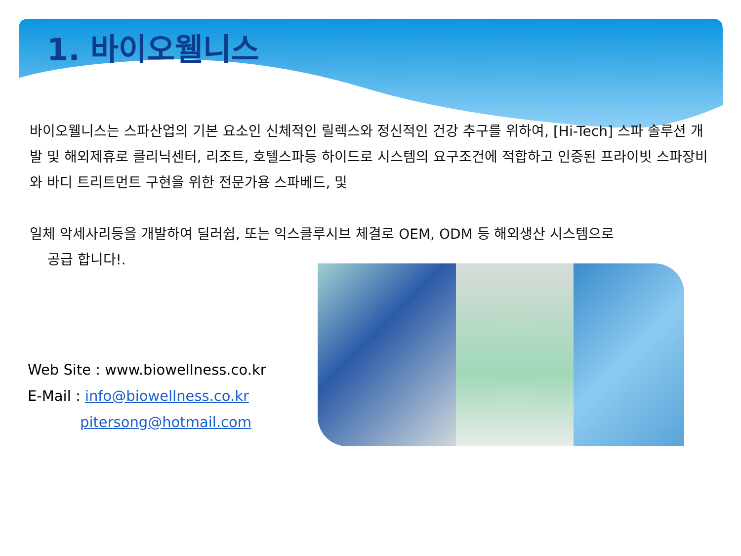1. 바이오웰니스
바이오웰니스는 스파산업의 기본 요소인 신체적인 릴렉스와 정신적인 건강 추구를 위하여, [Hi-Tech] 스파 솔루션 개발 및 해외제휴로 클리닉센터, 리조트, 호텔스파등 하이드로 시스템의 요구조건에 적합하고 인증된 프라이빗 스파장비와 바디 트리트먼트 구현을 위한 전문가용 스파베드, 및
일체 악세사리등을 개발하여 딜러쉽, 또는 익스클루시브 체결로 OEM, ODM 등 해외생산 시스템으로
공급 합니다!.
Web Site : www.biowellness.co.kr
E-Mail : info@biowellness.co.kr
pitersong@hotmail.com